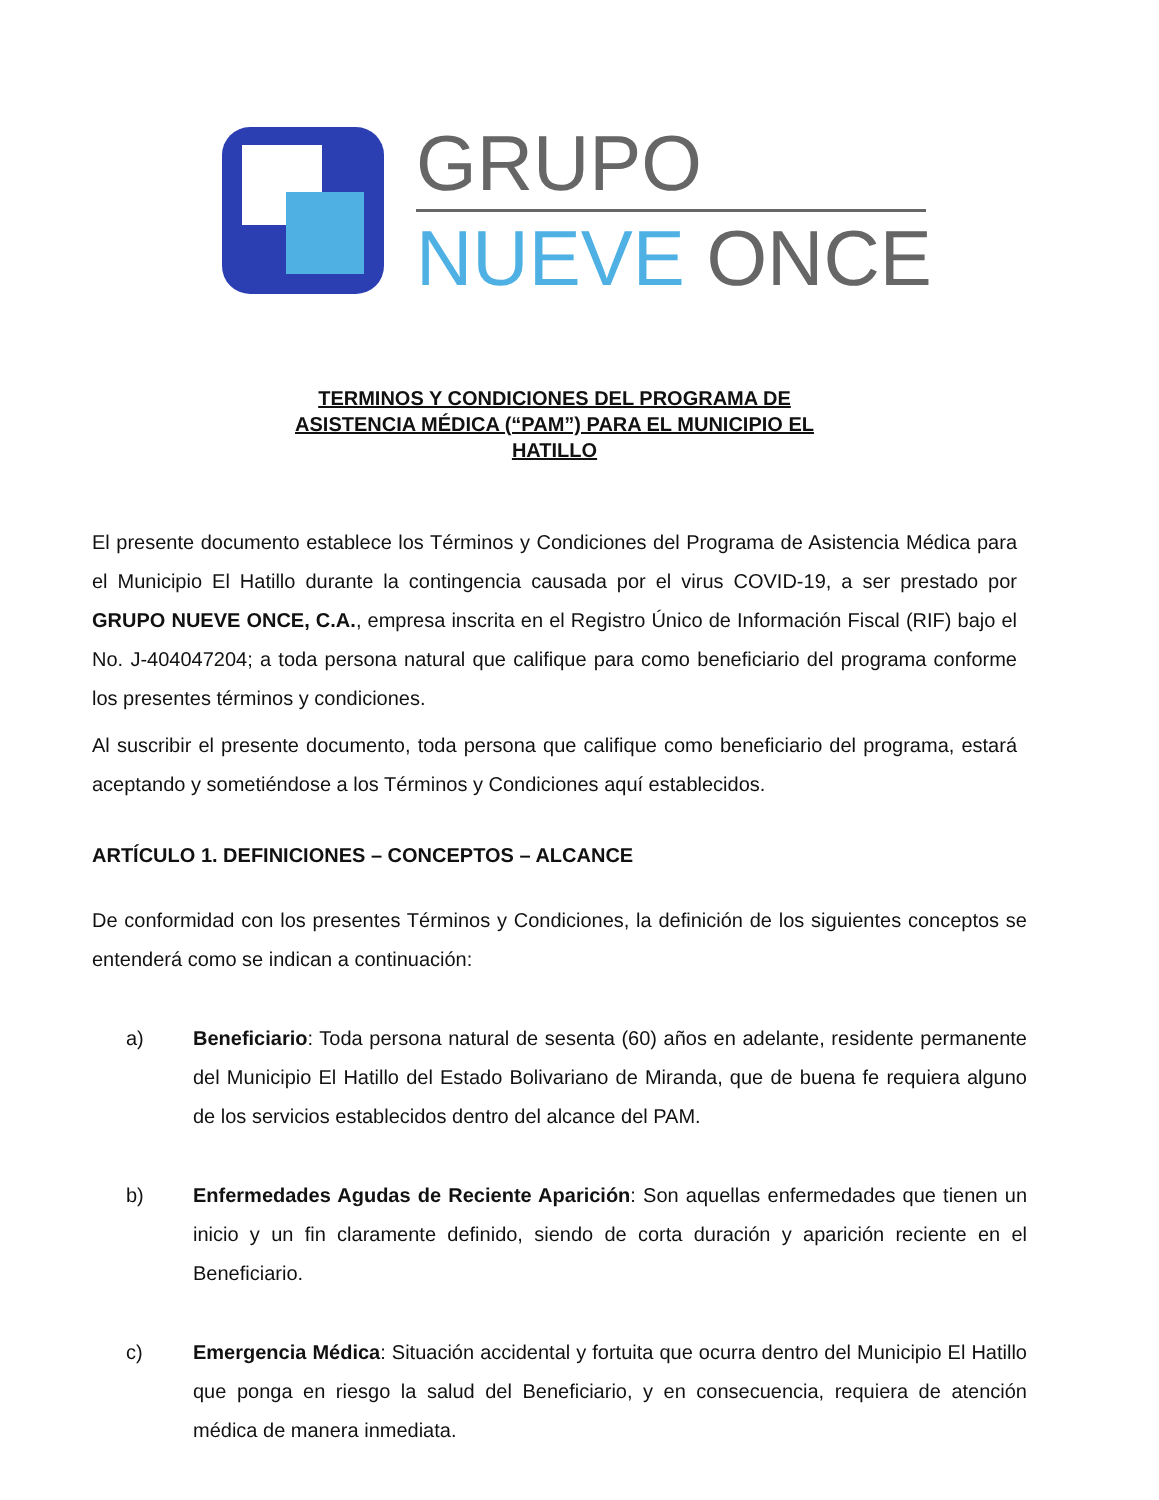GRUPO
NUEVE ONCE
TERMINOS Y CONDICIONES DEL PROGRAMA DE
ASISTENCIA MÉDICA (“PAM”) PARA EL MUNICIPIO EL
HATILLO
El presente documento establece los Términos y Condiciones del Programa de Asistencia Médica para el Municipio El Hatillo durante la contingencia causada por el virus COVID-19, a ser prestado por GRUPO NUEVE ONCE, C.A., empresa inscrita en el Registro Único de Información Fiscal (RIF) bajo el No. J-404047204; a toda persona natural que califique para como beneficiario del programa conforme los presentes términos y condiciones.
Al suscribir el presente documento, toda persona que califique como beneficiario del programa, estará aceptando y sometiéndose a los Términos y Condiciones aquí establecidos.
ARTÍCULO 1. DEFINICIONES – CONCEPTOS – ALCANCE
De conformidad con los presentes Términos y Condiciones, la definición de los siguientes conceptos se entenderá como se indican a continuación:
a) Beneficiario: Toda persona natural de sesenta (60) años en adelante, residente permanente del Municipio El Hatillo del Estado Bolivariano de Miranda, que de buena fe requiera alguno de los servicios establecidos dentro del alcance del PAM.
b) Enfermedades Agudas de Reciente Aparición: Son aquellas enfermedades que tienen un inicio y un fin claramente definido, siendo de corta duración y aparición reciente en el Beneficiario.
c) Emergencia Médica: Situación accidental y fortuita que ocurra dentro del Municipio El Hatillo que ponga en riesgo la salud del Beneficiario, y en consecuencia, requiera de atención médica de manera inmediata.